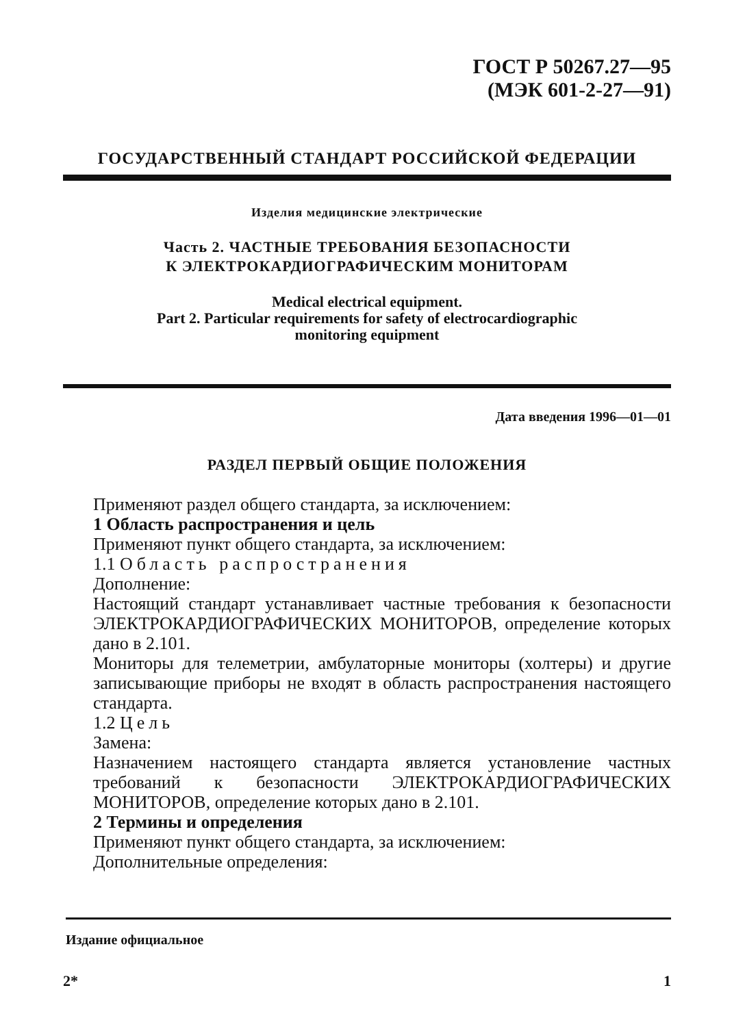ГОСТ Р 50267.27—95
(МЭК 601-2-27—91)
ГОСУДАРСТВЕННЫЙ СТАНДАРТ РОССИЙСКОЙ ФЕДЕРАЦИИ
Изделия медицинские электрические
Часть 2. ЧАСТНЫЕ ТРЕБОВАНИЯ БЕЗОПАСНОСТИ
К ЭЛЕКТРОКАРДИОГРАФИЧЕСКИМ МОНИТОРАМ
Medical electrical equipment.
Part 2. Particular requirements for safety of electrocardiographic
monitoring equipment
Дата введения 1996—01—01
РАЗДЕЛ ПЕРВЫЙ ОБЩИЕ ПОЛОЖЕНИЯ
Применяют раздел общего стандарта, за исключением:
1 Область распространения и цель
Применяют пункт общего стандарта, за исключением:
1.1 Область распространения
Дополнение:
Настоящий стандарт устанавливает частные требования к безопасности ЭЛЕКТРОКАРДИОГРАФИЧЕСКИХ МОНИТОРОВ, определение которых дано в 2.101.
Мониторы для телеметрии, амбулаторные мониторы (холтеры) и другие записывающие приборы не входят в область распространения настоящего стандарта.
1.2 Цель
Замена:
Назначением настоящего стандарта является установление частных требований к безопасности ЭЛЕКТРОКАРДИОГРАФИЧЕСКИХ МОНИТОРОВ, определение которых дано в 2.101.
2 Термины и определения
Применяют пункт общего стандарта, за исключением:
Дополнительные определения:
Издание официальное
2* 1